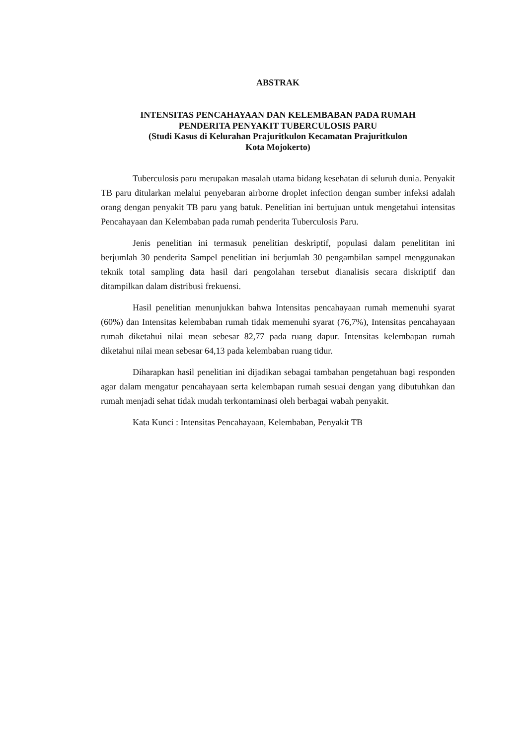ABSTRAK
INTENSITAS PENCAHAYAAN DAN KELEMBABAN PADA RUMAH
PENDERITA PENYAKIT TUBERCULOSIS PARU
(Studi Kasus di Kelurahan Prajuritkulon Kecamatan Prajuritkulon
Kota Mojokerto)
Tuberculosis paru merupakan masalah utama bidang kesehatan di seluruh dunia. Penyakit TB paru ditularkan melalui penyebaran airborne droplet infection dengan sumber infeksi adalah orang dengan penyakit TB paru yang batuk. Penelitian ini bertujuan untuk mengetahui intensitas Pencahayaan dan Kelembaban pada rumah penderita Tuberculosis Paru.
Jenis penelitian ini termasuk penelitian deskriptif, populasi dalam penelititan ini berjumlah 30 penderita Sampel penelitian ini berjumlah 30 pengambilan sampel menggunakan teknik total sampling data hasil dari pengolahan tersebut dianalisis secara diskriptif dan ditampilkan dalam distribusi frekuensi.
Hasil penelitian menunjukkan bahwa Intensitas pencahayaan rumah memenuhi syarat (60%) dan Intensitas kelembaban rumah tidak memenuhi syarat (76,7%), Intensitas pencahayaan rumah diketahui nilai mean sebesar 82,77 pada ruang dapur. Intensitas kelembapan rumah diketahui nilai mean sebesar 64,13 pada kelembaban ruang tidur.
Diharapkan hasil penelitian ini dijadikan sebagai tambahan pengetahuan bagi responden agar dalam mengatur pencahayaan serta kelembapan rumah sesuai dengan yang dibutuhkan dan rumah menjadi sehat tidak mudah terkontaminasi oleh berbagai wabah penyakit.
Kata Kunci : Intensitas Pencahayaan, Kelembaban, Penyakit TB